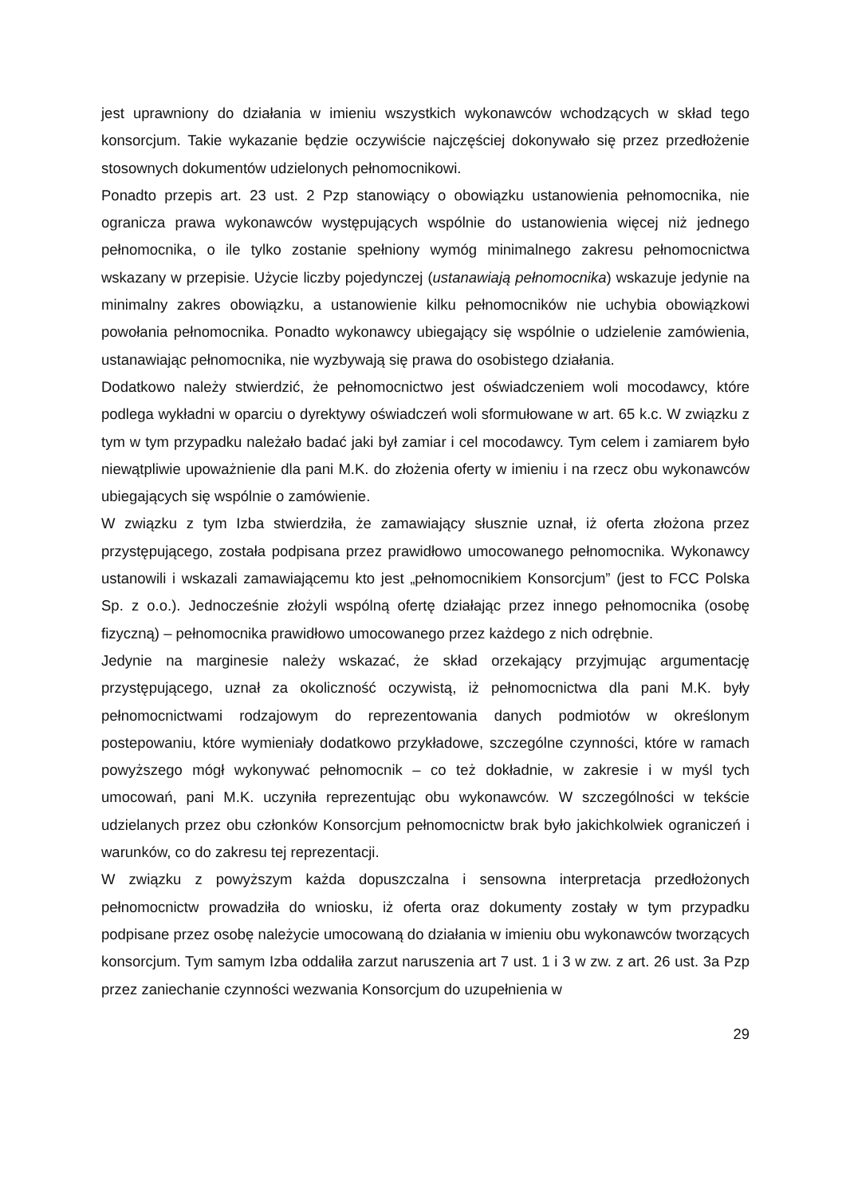jest uprawniony do działania w imieniu wszystkich wykonawców wchodzących w skład tego konsorcjum. Takie wykazanie będzie oczywiście najczęściej dokonywało się przez przedłożenie stosownych dokumentów udzielonych pełnomocnikowi.
Ponadto przepis art. 23 ust. 2 Pzp stanowiący o obowiązku ustanowienia pełnomocnika, nie ogranicza prawa wykonawców występujących wspólnie do ustanowienia więcej niż jednego pełnomocnika, o ile tylko zostanie spełniony wymóg minimalnego zakresu pełnomocnictwa wskazany w przepisie. Użycie liczby pojedynczej (ustanawiają pełnomocnika) wskazuje jedynie na minimalny zakres obowiązku, a ustanowienie kilku pełnomocników nie uchybia obowiązkowi powołania pełnomocnika. Ponadto wykonawcy ubiegający się wspólnie o udzielenie zamówienia, ustanawiając pełnomocnika, nie wyzbywają się prawa do osobistego działania.
Dodatkowo należy stwierdzić, że pełnomocnictwo jest oświadczeniem woli mocodawcy, które podlega wykładni w oparciu o dyrektywy oświadczeń woli sformułowane w art. 65 k.c. W związku z tym w tym przypadku należało badać jaki był zamiar i cel mocodawcy. Tym celem i zamiarem było niewątpliwie upoważnienie dla pani M.K. do złożenia oferty w imieniu i na rzecz obu wykonawców ubiegających się wspólnie o zamówienie.
W związku z tym Izba stwierdziła, że zamawiający słusznie uznał, iż oferta złożona przez przystępującego, została podpisana przez prawidłowo umocowanego pełnomocnika. Wykonawcy ustanowili i wskazali zamawiającemu kto jest „pełnomocnikiem Konsorcjum” (jest to FCC Polska Sp. z o.o.). Jednocześnie złożyli wspólną ofertę działając przez innego pełnomocnika (osobę fizyczną) – pełnomocnika prawidłowo umocowanego przez każdego z nich odrębnie.
Jedynie na marginesie należy wskazać, że skład orzekający przyjmując argumentację przystępującego, uznał za okoliczność oczywistą, iż pełnomocnictwa dla pani M.K. były pełnomocnictwami rodzajowym do reprezentowania danych podmiotów w określonym postepowaniu, które wymieniały dodatkowo przykładowe, szczególne czynności, które w ramach powyższego mógł wykonywać pełnomocnik – co też dokładnie, w zakresie i w myśl tych umocowań, pani M.K. uczyniła reprezentując obu wykonawców. W szczególności w tekście udzielanych przez obu członków Konsorcjum pełnomocnictw brak było jakichkolwiek ograniczeń i warunków, co do zakresu tej reprezentacji.
W związku z powyższym każda dopuszczalna i sensowna interpretacja przedłożonych pełnomocnictw prowadziła do wniosku, iż oferta oraz dokumenty zostały w tym przypadku podpisane przez osobę należycie umocowaną do działania w imieniu obu wykonawców tworzących konsorcjum. Tym samym Izba oddaliła zarzut naruszenia art 7 ust. 1 i 3 w zw. z art. 26 ust. 3a Pzp przez zaniechanie czynności wezwania Konsorcjum do uzupełnienia w
29